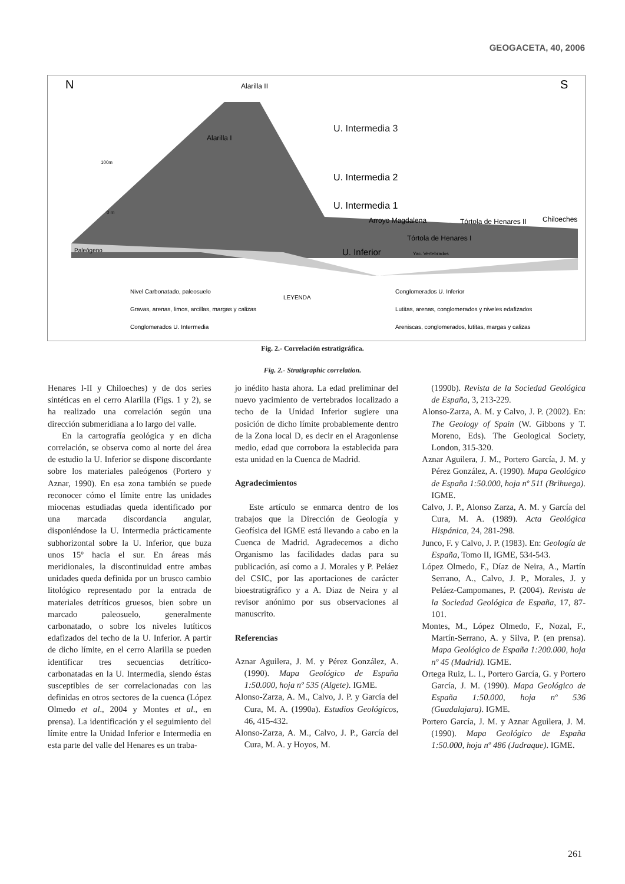GEOGACETA, 40, 2006
N
S
Alarilla II
Alarilla I
U. Intermedia 3
U. Intermedia 2
U. Intermedia 1
Arroyo Magdalena
Tórtola de Henares II
Chiloeches
Tórtola de Henares I
U. Inferior
100m
0 m
Paleógeno
Yac. Vertebrados
Nivel Carbonatado, paleosuelo
LEYENDA
Gravas, arenas, limos, arcillas, margas y calizas
Conglomerados U. Intermedia
Conglomerados U. Inferior
Lutitas, arenas, conglomerados y niveles edafizados
Areniscas, conglomerados, lutitas, margas y calizas
Fig. 2.- Correlación estratigráfica.
Fig. 2.- Stratigraphic correlation.
Henares I-II y Chiloeches) y de dos series sintéticas en el cerro Alarilla (Figs. 1 y 2), se ha realizado una correlación según una dirección submeridiana a lo largo del valle.
En la cartografía geológica y en dicha correlación, se observa como al norte del área de estudio la U. Inferior se dispone discordante sobre los materiales paleógenos (Portero y Aznar, 1990). En esa zona también se puede reconocer cómo el límite entre las unidades miocenas estudiadas queda identificado por una marcada discordancia angular, disponiéndose la U. Intermedia prácticamente subhorizontal sobre la U. Inferior, que buza unos 15º hacia el sur. En áreas más meridionales, la discontinuidad entre ambas unidades queda definida por un brusco cambio litológico representado por la entrada de materiales detríticos gruesos, bien sobre un marcado paleosuelo, generalmente carbonatado, o sobre los niveles lutíticos edafizados del techo de la U. Inferior. A partir de dicho límite, en el cerro Alarilla se pueden identificar tres secuencias detrítico-carbonatadas en la U. Intermedia, siendo éstas susceptibles de ser correlacionadas con las definidas en otros sectores de la cuenca (López Olmedo et al., 2004 y Montes et al., en prensa). La identificación y el seguimiento del límite entre la Unidad Inferior e Intermedia en esta parte del valle del Henares es un traba-
jo inédito hasta ahora. La edad preliminar del nuevo yacimiento de vertebrados localizado a techo de la Unidad Inferior sugiere una posición de dicho límite probablemente dentro de la Zona local D, es decir en el Aragoniense medio, edad que corrobora la establecida para esta unidad en la Cuenca de Madrid.
Agradecimientos
Este artículo se enmarca dentro de los trabajos que la Dirección de Geología y Geofísica del IGME está llevando a cabo en la Cuenca de Madrid. Agradecemos a dicho Organismo las facilidades dadas para su publicación, así como a J. Morales y P. Peláez del CSIC, por las aportaciones de carácter bioestratigráfico y a A. Diaz de Neira y al revisor anónimo por sus observaciones al manuscrito.
Referencias
Aznar Aguilera, J. M. y Pérez González, A. (1990). Mapa Geológico de España 1:50.000, hoja nº 535 (Algete). IGME.
Alonso-Zarza, A. M., Calvo, J. P. y García del Cura, M. A. (1990a). Estudios Geológicos, 46, 415-432.
Alonso-Zarza, A. M., Calvo, J. P., García del Cura, M. A. y Hoyos, M.
(1990b). Revista de la Sociedad Geológica de España, 3, 213-229.
Alonso-Zarza, A. M. y Calvo, J. P. (2002). En: The Geology of Spain (W. Gibbons y T. Moreno, Eds). The Geological Society, London, 315-320.
Aznar Aguilera, J. M., Portero García, J. M. y Pérez González, A. (1990). Mapa Geológico de España 1:50.000, hoja nº 511 (Brihuega). IGME.
Calvo, J. P., Alonso Zarza, A. M. y García del Cura, M. A. (1989). Acta Geológica Hispánica, 24, 281-298.
Junco, F. y Calvo, J. P. (1983). En: Geología de España, Tomo II, IGME, 534-543.
López Olmedo, F., Díaz de Neira, A., Martín Serrano, A., Calvo, J. P., Morales, J. y Peláez-Campomanes, P. (2004). Revista de la Sociedad Geológica de España, 17, 87-101.
Montes, M., López Olmedo, F., Nozal, F., Martín-Serrano, A. y Silva, P. (en prensa). Mapa Geológico de España 1:200.000, hoja nº 45 (Madrid). IGME.
Ortega Ruiz, L. I., Portero García, G. y Portero García, J. M. (1990). Mapa Geológico de España 1:50.000, hoja nº 536 (Guadalajara). IGME.
Portero García, J. M. y Aznar Aguilera, J. M. (1990). Mapa Geológico de España 1:50.000, hoja nº 486 (Jadraque). IGME.
261